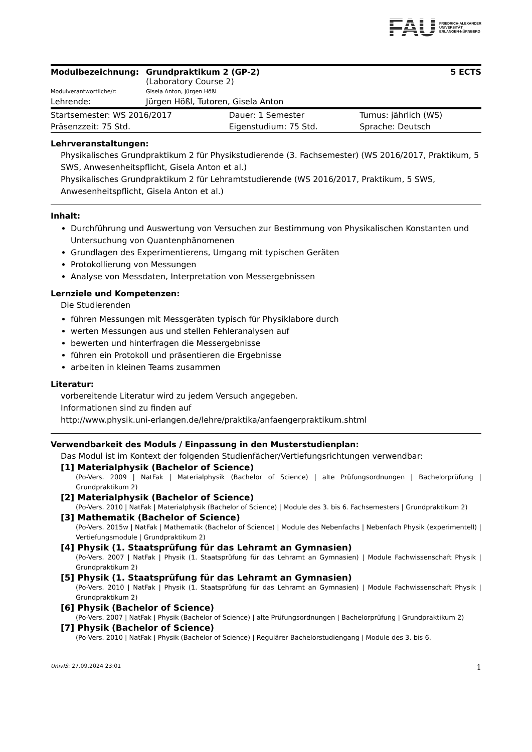FAU FRIEDRICH-ALEXANDER
UNIVERSITÄT
ERLANGEN-NÜRNBERG
| Modulbezeichnung: | Grundpraktikum 2 (GP-2) (Laboratory Course 2) | 5 ECTS |
| Modulverantwortliche/r: | Gisela Anton, Jürgen Hößl | |
| Lehrende: | Jürgen Hößl, Tutoren, Gisela Anton | |
| Startsemester: WS 2016/2017 | Dauer: 1 Semester | Turnus: jährlich (WS) |
| Präsenzzeit: 75 Std. | Eigenstudium: 75 Std. | Sprache: Deutsch |
Lehrveranstaltungen:
Physikalisches Grundpraktikum 2 für Physikstudierende (3. Fachsemester) (WS 2016/2017, Praktikum, 5 SWS, Anwesenheitspflicht, Gisela Anton et al.)
Physikalisches Grundpraktikum 2 für Lehramtstudierende (WS 2016/2017, Praktikum, 5 SWS, Anwesenheitspflicht, Gisela Anton et al.)
Inhalt:
Durchführung und Auswertung von Versuchen zur Bestimmung von Physikalischen Konstanten und Untersuchung von Quantenphänomenen
Grundlagen des Experimentierens, Umgang mit typischen Geräten
Protokollierung von Messungen
Analyse von Messdaten, Interpretation von Messergebnissen
Lernziele und Kompetenzen:
Die Studierenden
führen Messungen mit Messgeräten typisch für Physiklabore durch
werten Messungen aus und stellen Fehleranalysen auf
bewerten und hinterfragen die Messergebnisse
führen ein Protokoll und präsentieren die Ergebnisse
arbeiten in kleinen Teams zusammen
Literatur:
vorbereitende Literatur wird zu jedem Versuch angegeben.
Informationen sind zu finden auf
http://www.physik.uni-erlangen.de/lehre/praktika/anfaengerpraktikum.shtml
Verwendbarkeit des Moduls / Einpassung in den Musterstudienplan:
Das Modul ist im Kontext der folgenden Studienfächer/Vertiefungsrichtungen verwendbar:
[1] Materialphysik (Bachelor of Science)
(Po-Vers. 2009 | NatFak | Materialphysik (Bachelor of Science) | alte Prüfungsordnungen | Bachelorprüfung | Grundpraktikum 2)
[2] Materialphysik (Bachelor of Science)
(Po-Vers. 2010 | NatFak | Materialphysik (Bachelor of Science) | Module des 3. bis 6. Fachsemesters | Grundpraktikum 2)
[3] Mathematik (Bachelor of Science)
(Po-Vers. 2015w | NatFak | Mathematik (Bachelor of Science) | Module des Nebenfachs | Nebenfach Physik (experimentell) | Vertiefungsmodule | Grundpraktikum 2)
[4] Physik (1. Staatsprüfung für das Lehramt an Gymnasien)
(Po-Vers. 2007 | NatFak | Physik (1. Staatsprüfung für das Lehramt an Gymnasien) | Module Fachwissenschaft Physik | Grundpraktikum 2)
[5] Physik (1. Staatsprüfung für das Lehramt an Gymnasien)
(Po-Vers. 2010 | NatFak | Physik (1. Staatsprüfung für das Lehramt an Gymnasien) | Module Fachwissenschaft Physik | Grundpraktikum 2)
[6] Physik (Bachelor of Science)
(Po-Vers. 2007 | NatFak | Physik (Bachelor of Science) | alte Prüfungsordnungen | Bachelorprüfung | Grundpraktikum 2)
[7] Physik (Bachelor of Science)
(Po-Vers. 2010 | NatFak | Physik (Bachelor of Science) | Regulärer Bachelorstudiengang | Module des 3. bis 6.
UnivIS: 27.09.2024 23:01 1